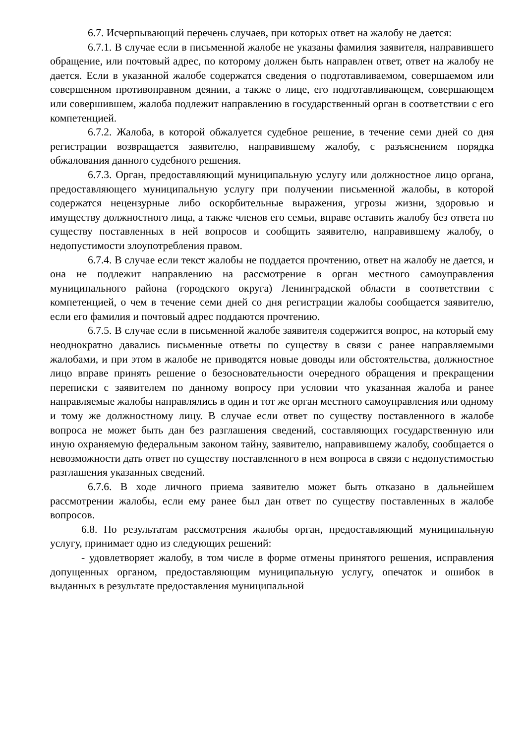6.7. Исчерпывающий перечень случаев, при которых ответ на жалобу не дается:
6.7.1. В случае если в письменной жалобе не указаны фамилия заявителя, направившего обращение, или почтовый адрес, по которому должен быть направлен ответ, ответ на жалобу не дается. Если в указанной жалобе содержатся сведения о подготавливаемом, совершаемом или совершенном противоправном деянии, а также о лице, его подготавливающем, совершающем или совершившем, жалоба подлежит направлению в государственный орган в соответствии с его компетенцией.
6.7.2. Жалоба, в которой обжалуется судебное решение, в течение семи дней со дня регистрации возвращается заявителю, направившему жалобу, с разъяснением порядка обжалования данного судебного решения.
6.7.3. Орган, предоставляющий муниципальную услугу или должностное лицо органа, предоставляющего муниципальную услугу при получении письменной жалобы, в которой содержатся нецензурные либо оскорбительные выражения, угрозы жизни, здоровью и имуществу должностного лица, а также членов его семьи, вправе оставить жалобу без ответа по существу поставленных в ней вопросов и сообщить заявителю, направившему жалобу, о недопустимости злоупотребления правом.
6.7.4. В случае если текст жалобы не поддается прочтению, ответ на жалобу не дается, и она не подлежит направлению на рассмотрение в орган местного самоуправления муниципального района (городского округа) Ленинградской области в соответствии с компетенцией, о чем в течение семи дней со дня регистрации жалобы сообщается заявителю, если его фамилия и почтовый адрес поддаются прочтению.
6.7.5. В случае если в письменной жалобе заявителя содержится вопрос, на который ему неоднократно давались письменные ответы по существу в связи с ранее направляемыми жалобами, и при этом в жалобе не приводятся новые доводы или обстоятельства, должностное лицо вправе принять решение о безосновательности очередного обращения и прекращении переписки с заявителем по данному вопросу при условии что указанная жалоба и ранее направляемые жалобы направлялись в один и тот же орган местного самоуправления или одному и тому же должностному лицу. В случае если ответ по существу поставленного в жалобе вопроса не может быть дан без разглашения сведений, составляющих государственную или иную охраняемую федеральным законом тайну, заявителю, направившему жалобу, сообщается о невозможности дать ответ по существу поставленного в нем вопроса в связи с недопустимостью разглашения указанных сведений.
6.7.6. В ходе личного приема заявителю может быть отказано в дальнейшем рассмотрении жалобы, если ему ранее был дан ответ по существу поставленных в жалобе вопросов.
6.8. По результатам рассмотрения жалобы орган, предоставляющий муниципальную услугу, принимает одно из следующих решений:
- удовлетворяет жалобу, в том числе в форме отмены принятого решения, исправления допущенных органом, предоставляющим муниципальную услугу, опечаток и ошибок в выданных в результате предоставления муниципальной